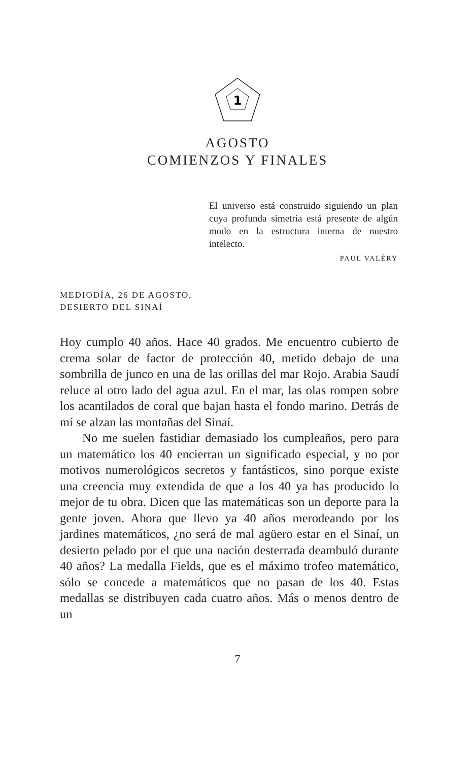1
AGOSTO
COMIENZOS Y FINALES
El universo está construido siguiendo un plan cuya profunda simetría está presente de algún modo en la estructura interna de nuestro intelecto.
PAUL VALÉRY
MEDIODÍA, 26 DE AGOSTO,
DESIERTO DEL SINAÍ
Hoy cumplo 40 años. Hace 40 grados. Me encuentro cubierto de crema solar de factor de protección 40, metido debajo de una sombrilla de junco en una de las orillas del mar Rojo. Arabia Saudí reluce al otro lado del agua azul. En el mar, las olas rompen sobre los acantilados de coral que bajan hasta el fondo marino. Detrás de mí se alzan las montañas del Sinaí.
No me suelen fastidiar demasiado los cumpleaños, pero para un matemático los 40 encierran un significado especial, y no por motivos numerológicos secretos y fantásticos, sino porque existe una creencia muy extendida de que a los 40 ya has producido lo mejor de tu obra. Dicen que las matemáticas son un deporte para la gente joven. Ahora que llevo ya 40 años merodeando por los jardines matemáticos, ¿no será de mal agüero estar en el Sinaí, un desierto pelado por el que una nación desterrada deambuló durante 40 años? La medalla Fields, que es el máximo trofeo matemático, sólo se concede a matemáticos que no pasan de los 40. Estas medallas se distribuyen cada cuatro años. Más o menos dentro de un
7